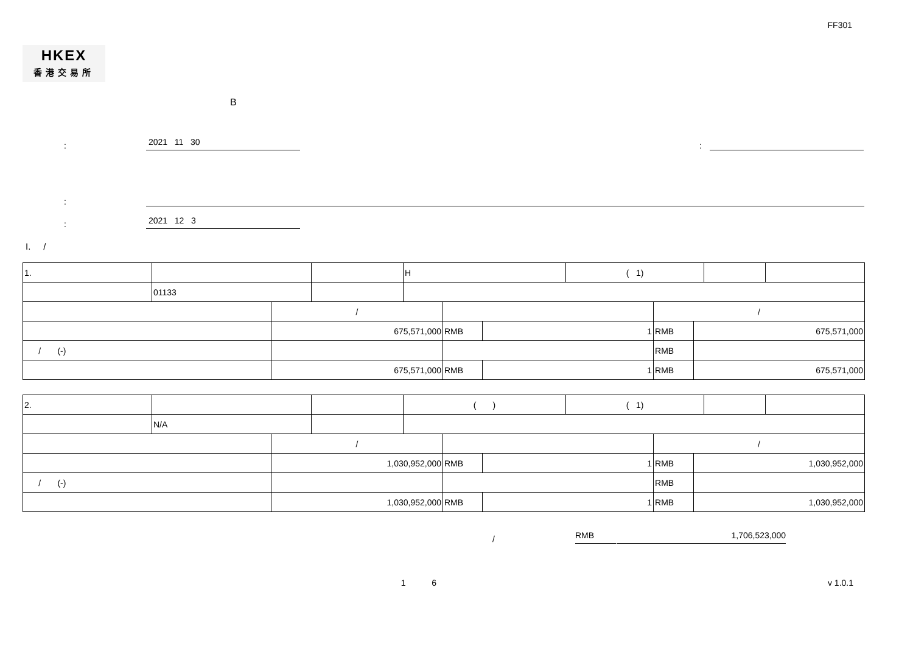FF301
HKEX
香港交易所
B
:
2021 11 30
:
:
:
2021 12 3
I. /
| 1. | | | | H | | | ( 1) | | | | |
| | 01133 | | | | | | | | | | |
| | | / | | | | | | / | | | |
| | | 675,571,000 | | | RMB | 1 | | RMB | 675,571,000 | | |
| / (-) | | | | | | | | RMB | | | |
| | | 675,571,000 | | | RMB | 1 | | RMB | 675,571,000 | | |
| 2. | | | | ( ) | | | ( 1) | | | | |
| | N/A | | | | | | | | | | |
| | | / | | | | | | / | | | |
| | | 1,030,952,000 | | | RMB | 1 | | RMB | 1,030,952,000 | | |
| / (-) | | | | | | | | RMB | | | |
| | | 1,030,952,000 | | | RMB | 1 | | RMB | 1,030,952,000 | | |
/
RMB
1,706,523,000
1 6
v 1.0.1